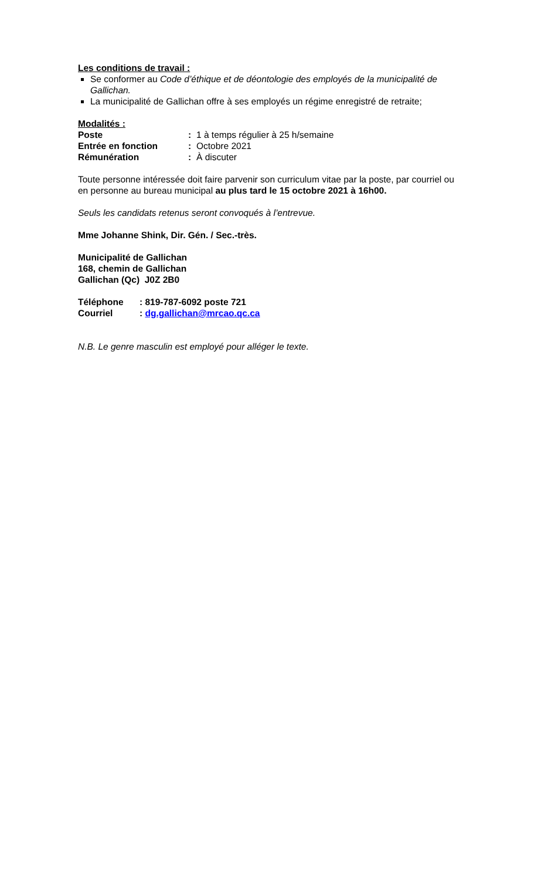Les conditions de travail :
Se conformer au Code d’éthique et de déontologie des employés de la municipalité de Gallichan.
La municipalité de Gallichan offre à ses employés un régime enregistré de retraite;
Modalités :
Poste: 1 à temps régulier à 25 h/semaine
Entrée en fonction: Octobre 2021
Rémunération: À discuter
Toute personne intéressée doit faire parvenir son curriculum vitae par la poste, par courriel ou en personne au bureau municipal au plus tard le 15 octobre 2021 à 16h00.
Seuls les candidats retenus seront convoqués à l’entrevue.
Mme Johanne Shink, Dir. Gén. / Sec.-très.
Municipalité de Gallichan
168, chemin de Gallichan
Gallichan (Qc) J0Z 2B0
Téléphone: 819-787-6092 poste 721
Courriel: dg.gallichan@mrcao.qc.ca
N.B. Le genre masculin est employé pour alléger le texte.